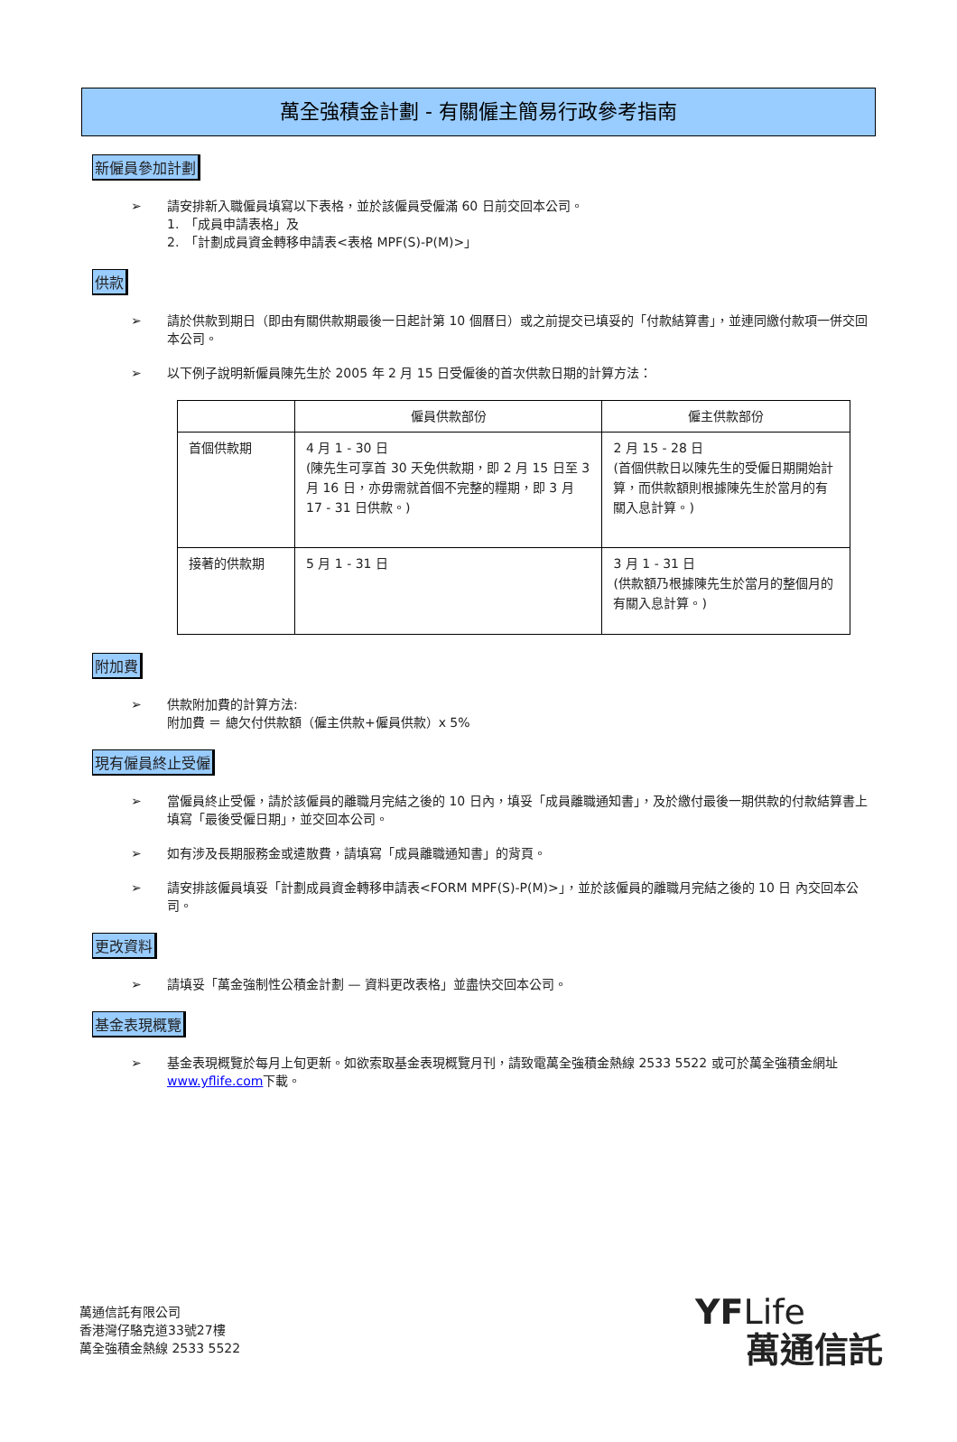萬全強積金計劃 - 有關僱主簡易行政參考指南
新僱員參加計劃
➢ 請安排新入職僱員填寫以下表格，並於該僱員受僱滿 60 日前交回本公司。
1.　「成員申請表格」及
2.　「計劃成員資金轉移申請表<表格 MPF(S)-P(M)>」
供款
➢ 請於供款到期日（即由有關供款期最後一日起計第 10 個曆日）或之前提交已填妥的「付款結算書」，並連同繳付款項一併交回本公司。
➢ 以下例子說明新僱員陳先生於 2005 年 2 月 15 日受僱後的首次供款日期的計算方法：
| | 僱員供款部份 | 僱主供款部份 |
| --- | --- | --- |
| 首個供款期 | 4 月 1 - 30 日 (陳先生可享首 30 天免供款期，即 2 月 15 日至 3 月 16 日，亦毋需就首個不完整的糧期，即 3 月 17 - 31 日供款。) | 2 月 15 - 28 日 (首個供款日以陳先生的受僱日期開始計算，而供款額則根據陳先生於當月的有關入息計算。) |
| 接著的供款期 | 5 月 1 - 31 日 | 3 月 1 - 31 日 (供款額乃根據陳先生於當月的整個月的有關入息計算。) |
附加費
➢ 供款附加費的計算方法:
附加費 ＝ 總欠付供款額（僱主供款+僱員供款）x 5%
現有僱員終止受僱
➢ 當僱員終止受僱，請於該僱員的離職月完結之後的 10 日內，填妥「成員離職通知書」，及於繳付最後一期供款的付款結算書上填寫「最後受僱日期」，並交回本公司。
➢ 如有涉及長期服務金或遣散費，請填寫「成員離職通知書」的背頁。
➢ 請安排該僱員填妥「計劃成員資金轉移申請表<FORM MPF(S)-P(M)>」，並於該僱員的離職月完結之後的 10 日 內交回本公司。
更改資料
➢ 請填妥「萬金強制性公積金計劃 — 資料更改表格」並盡快交回本公司。
基金表現概覽
➢ 基金表現概覽於每月上旬更新。如欲索取基金表現概覽月刊，請致電萬全強積金熱線 2533 5522 或可於萬全強積金網址www.yflife.com下載。
萬通信託有限公司
香港灣仔駱克道33號27樓
萬全強積金熱線 2533 5522
YFLife
萬通信託